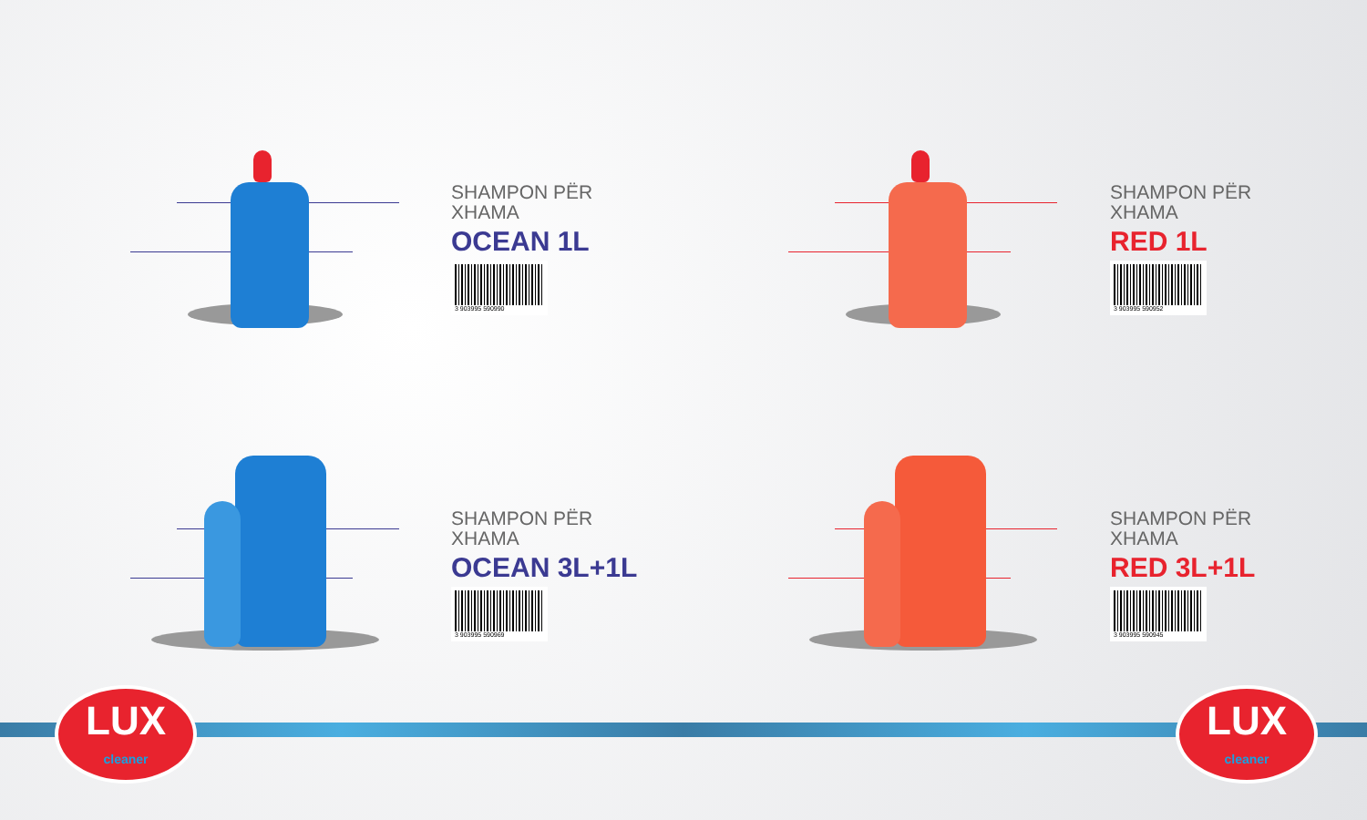SHAMPON PËR
XHAMA
OCEAN 1L
3 903995 590990
SHAMPON PËR
XHAMA
RED 1L
3 903995 590952
SHAMPON PËR
XHAMA
OCEAN 3L+1L
3 903995 590969
SHAMPON PËR
XHAMA
RED 3L+1L
3 903995 590945
LUX
cleaner
LUX
cleaner